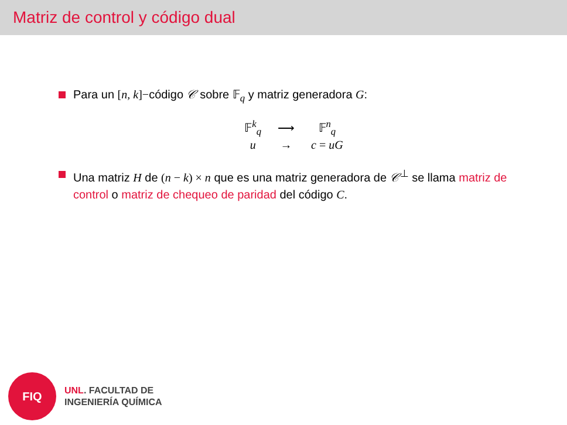Matriz de control y código dual
Para un [n, k]−código 𝒞 sobre 𝔽<sub>q</sub> y matriz generadora G:
| 𝔽<sup>k</sup><sub>q</sub> | ⟶ | 𝔽<sup>n</sup><sub>q</sub> |
| u | → | c = uG |
Una matriz H de (n − k) × n que es una matriz generadora de 𝒞<sup>⊥</sup> se llama matriz de control o matriz de chequeo de paridad del código C.
FIQ
UNL. FACULTAD DE
INGENIERÍA QUÍMICA